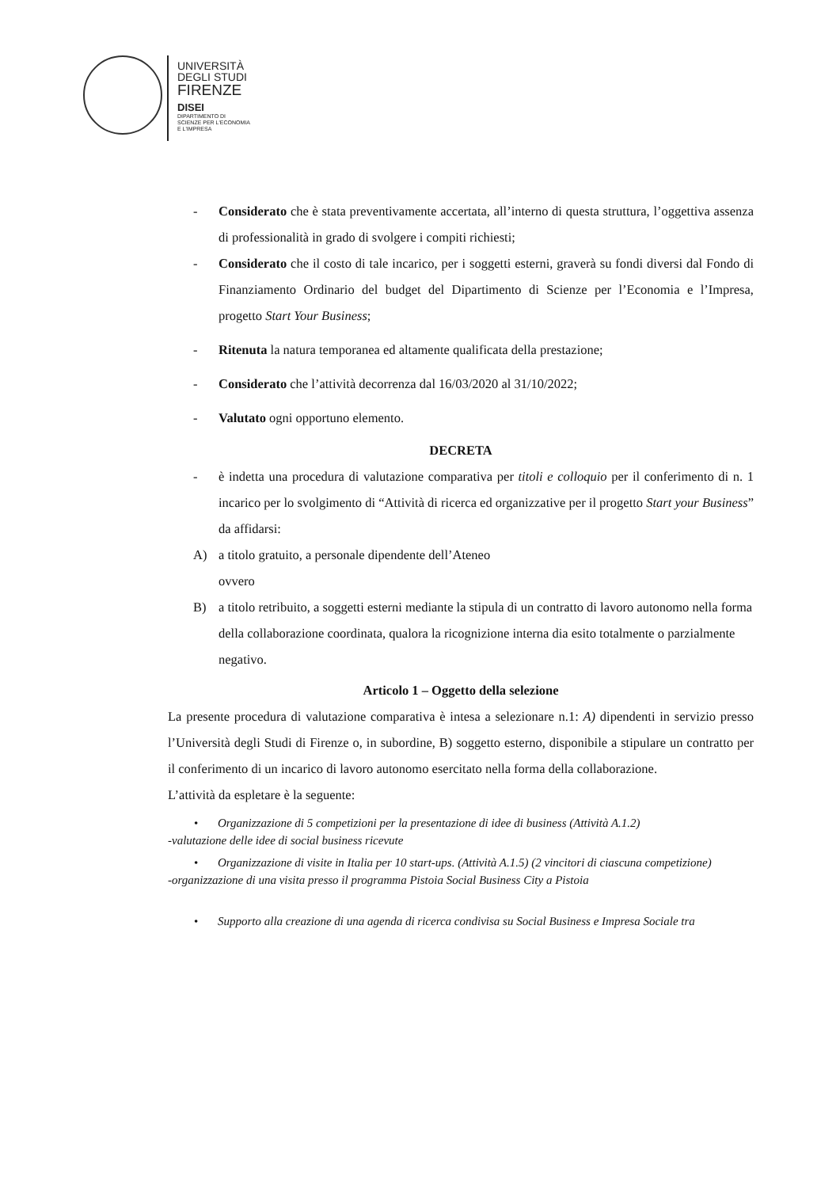UNIVERSITÀ
DEGLI STUDI
FIRENZE
DISEI
DIPARTIMENTO DI
SCIENZE PER L'ECONOMIA
E L'IMPRESA
- Considerato che è stata preventivamente accertata, all’interno di questa struttura, l’oggettiva assenza di professionalità in grado di svolgere i compiti richiesti;
- Considerato che il costo di tale incarico, per i soggetti esterni, graverà su fondi diversi dal Fondo di Finanziamento Ordinario del budget del Dipartimento di Scienze per l’Economia e l’Impresa, progetto Start Your Business;
- Ritenuta la natura temporanea ed altamente qualificata della prestazione;
- Considerato che l’attività decorrenza dal 16/03/2020 al 31/10/2022;
- Valutato ogni opportuno elemento.
DECRETA
- è indetta una procedura di valutazione comparativa per titoli e colloquio per il conferimento di n. 1 incarico per lo svolgimento di “Attività di ricerca ed organizzative per il progetto Start your Business” da affidarsi:
A) a titolo gratuito, a personale dipendente dell’Ateneo
ovvero
B) a titolo retribuito, a soggetti esterni mediante la stipula di un contratto di lavoro autonomo nella forma della collaborazione coordinata, qualora la ricognizione interna dia esito totalmente o parzialmente negativo.
Articolo 1 – Oggetto della selezione
La presente procedura di valutazione comparativa è intesa a selezionare n.1: A) dipendenti in servizio presso l’Università degli Studi di Firenze o, in subordine, B) soggetto esterno, disponibile a stipulare un contratto per il conferimento di un incarico di lavoro autonomo esercitato nella forma della collaborazione.
L’attività da espletare è la seguente:
• Organizzazione di 5 competizioni per la presentazione di idee di business (Attività A.1.2)
-valutazione delle idee di social business ricevute
• Organizzazione di visite in Italia per 10 start-ups. (Attività A.1.5) (2 vincitori di ciascuna competizione)
-organizzazione di una visita presso il programma Pistoia Social Business City a Pistoia
• Supporto alla creazione di una agenda di ricerca condivisa su Social Business e Impresa Sociale tra